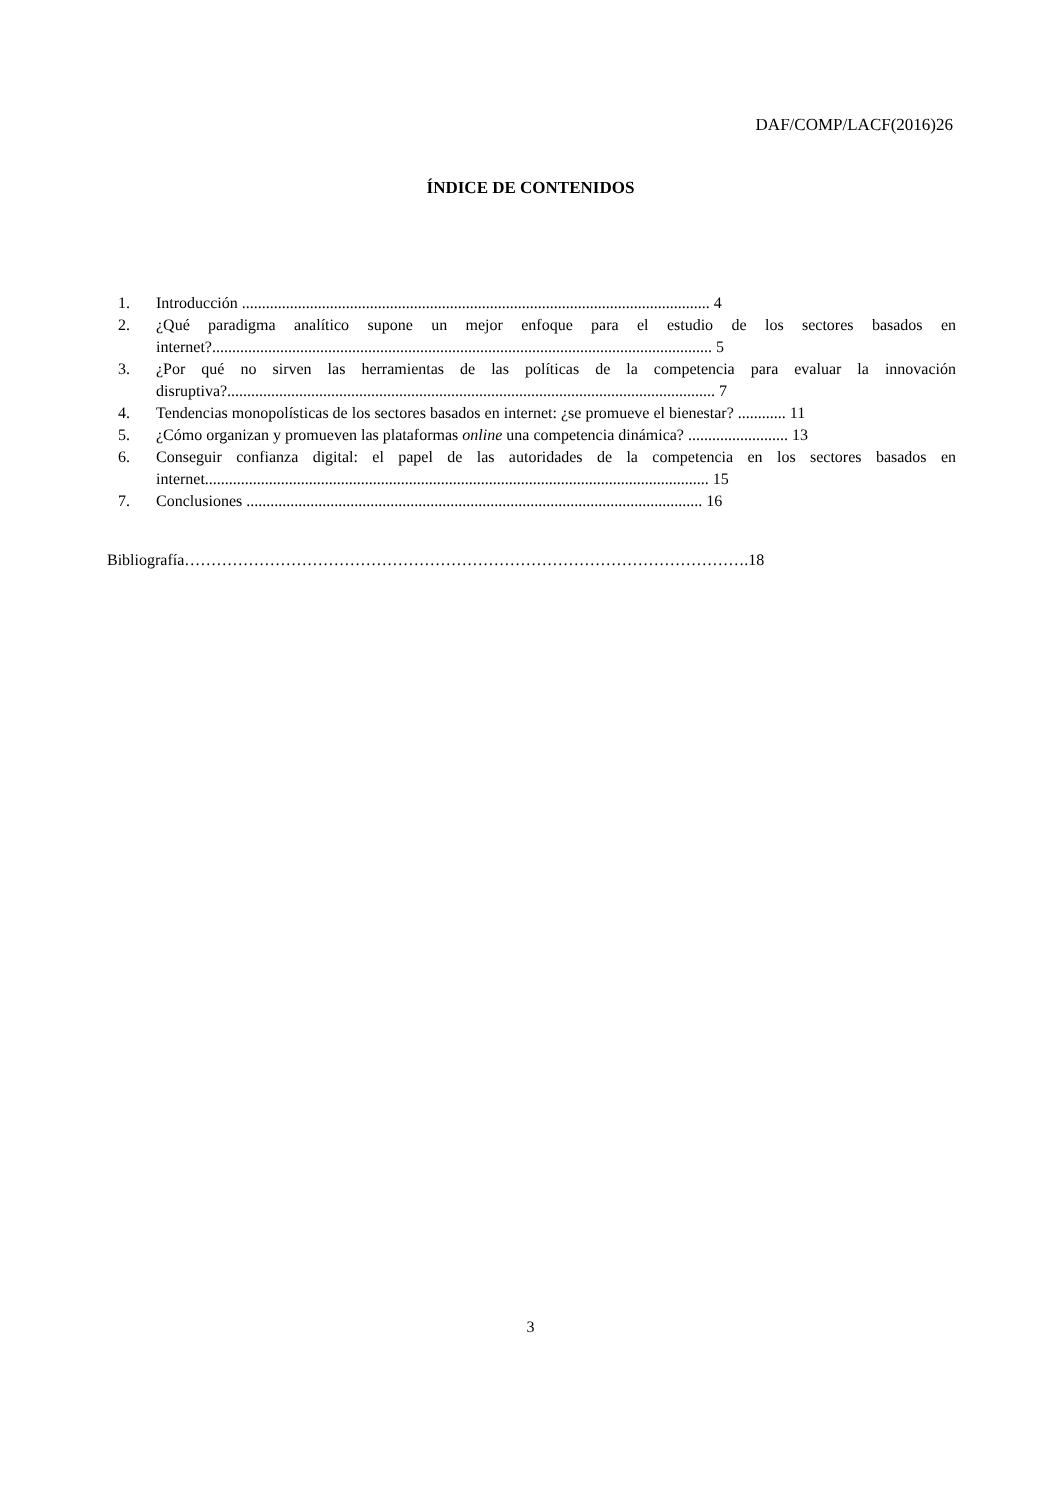DAF/COMP/LACF(2016)26
ÍNDICE DE CONTENIDOS
1. Introducción ..................................................................................................................... 4
2. ¿Qué paradigma analítico supone un mejor enfoque para el estudio de los sectores basados en internet?............................................................................................................................. 5
3. ¿Por qué no sirven las herramientas de las políticas de la competencia para evaluar la innovación disruptiva?.......................................................................................................................... 7
4. Tendencias monopolísticas de los sectores basados en internet: ¿se promueve el bienestar? ............ 11
5. ¿Cómo organizan y promueven las plataformas online una competencia dinámica? ......................... 13
6. Conseguir confianza digital: el papel de las autoridades de la competencia en los sectores basados en internet.............................................................................................................................. 15
7. Conclusiones .................................................................................................................. 16
Bibliografía…………………………………………………………………………………………….18
3